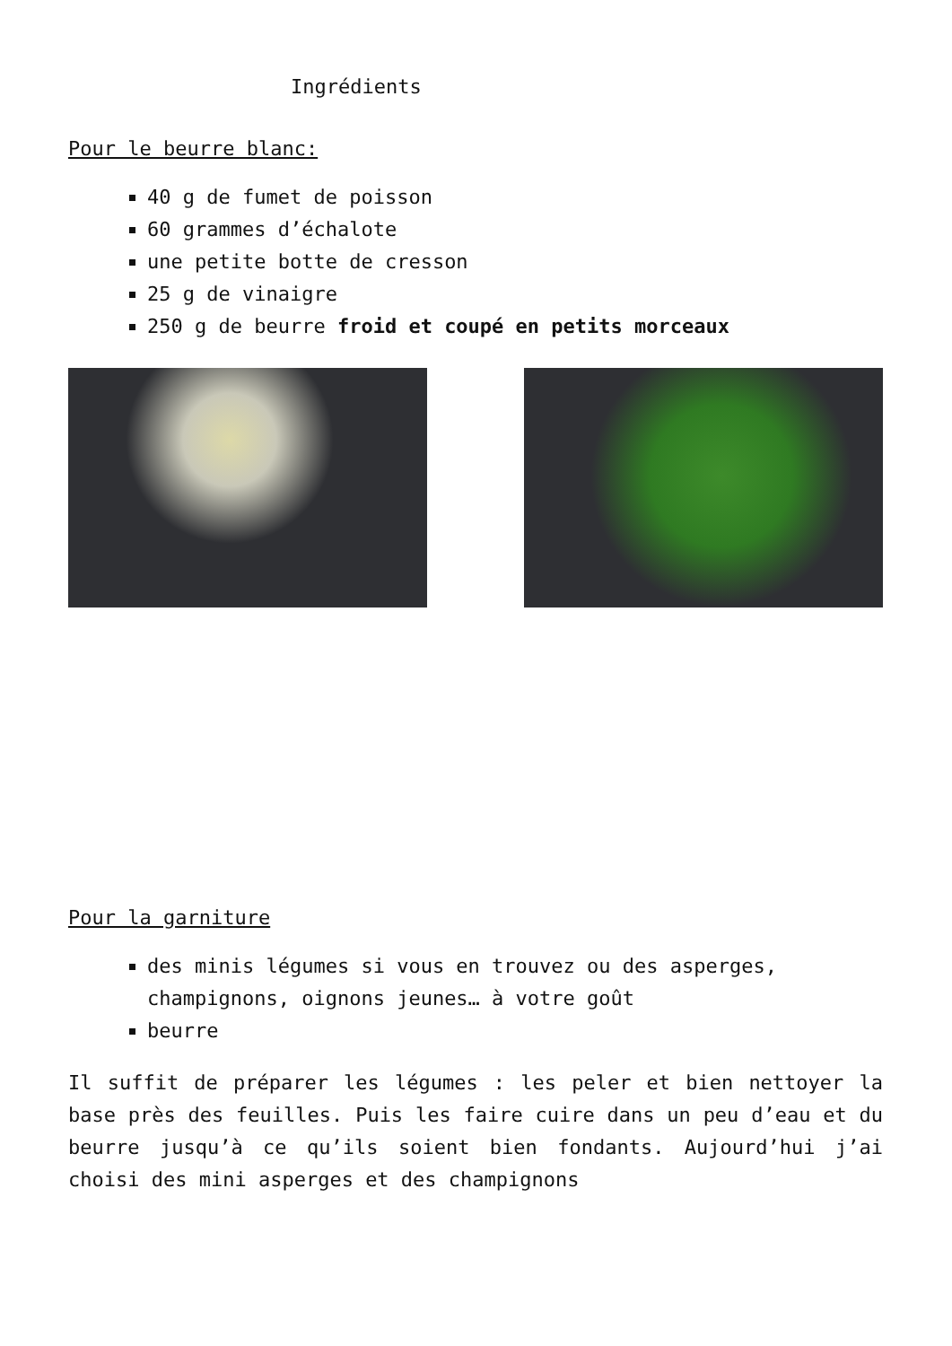Ingrédients
Pour le beurre blanc:
40 g de fumet de poisson
60 grammes d’échalote
une petite botte de cresson
25 g de vinaigre
250 g de beurre froid et coupé en petits morceaux
Pour la garniture
des minis légumes si vous en trouvez ou des asperges, champignons, oignons jeunes… à votre goût
beurre
Il suffit de préparer les légumes : les peler et bien nettoyer la base près des feuilles. Puis les faire cuire dans un peu d’eau et du beurre jusqu’à ce qu’ils soient bien fondants. Aujourd’hui j’ai choisi des mini asperges et des champignons